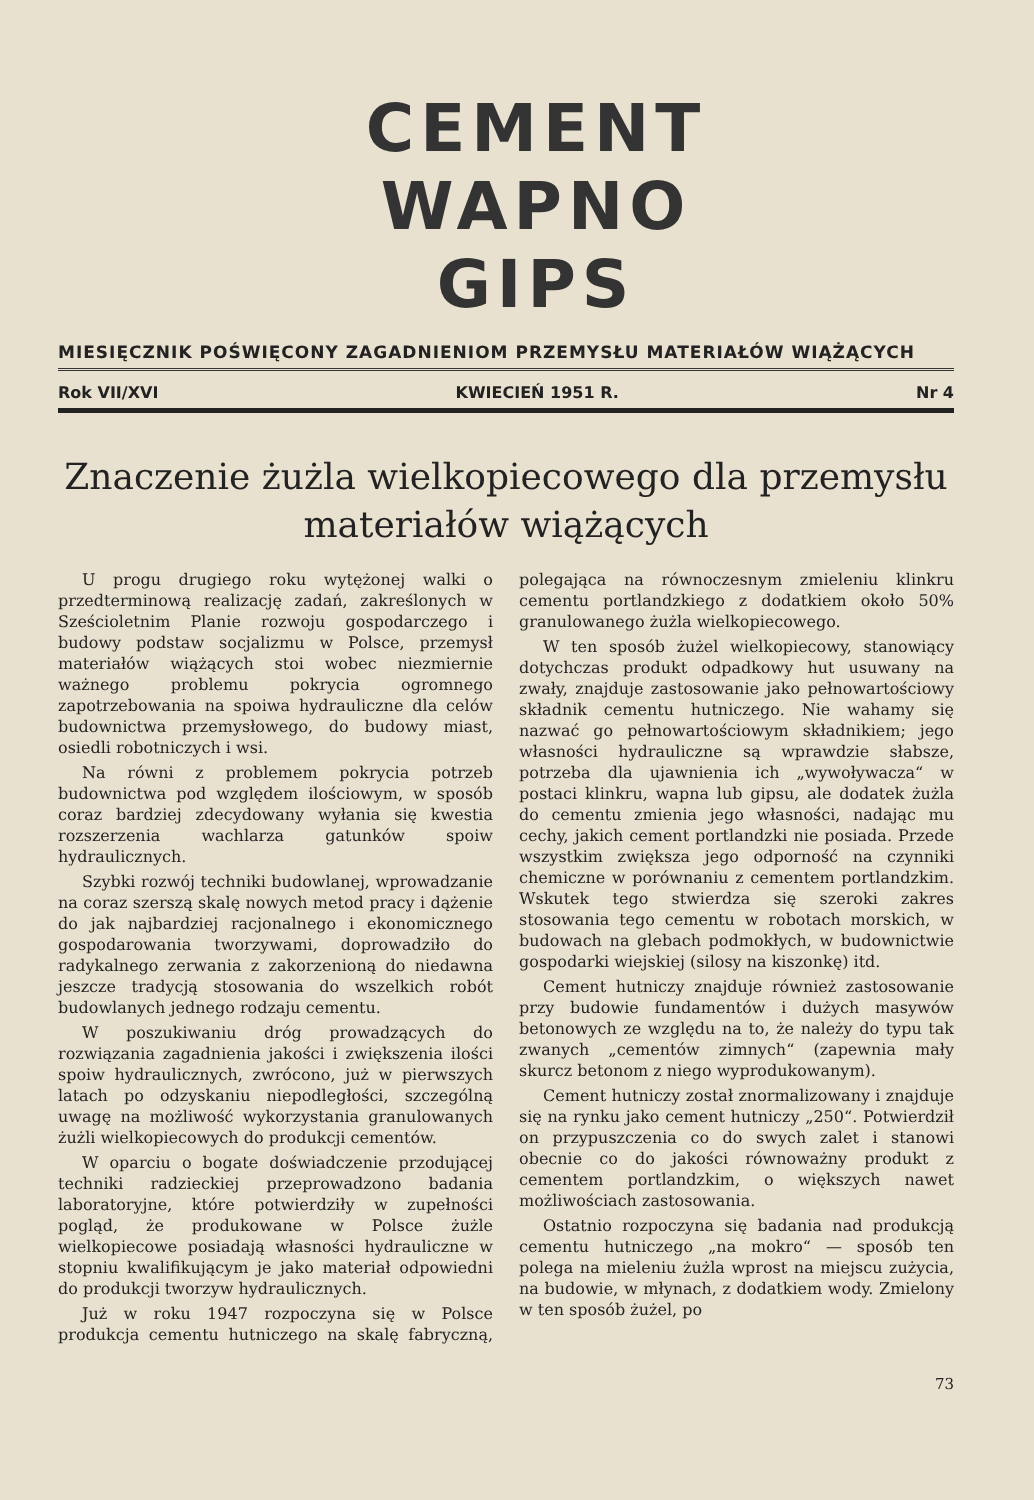CEMENT
WAPNO
GIPS
MIESIĘCZNIK POŚWIĘCONY ZAGADNIENIOM PRZEMYSŁU MATERIAŁÓW WIĄŻĄCYCH
Rok VII/XVI KWIECIEŃ 1951 R. Nr 4
Znaczenie żużla wielkopiecowego dla przemysłu
materiałów wiążących
U progu drugiego roku wytężonej walki o przedterminową realizację zadań, zakreślonych w Sześcioletnim Planie rozwoju gospodarczego i budowy podstaw socjalizmu w Polsce, przemysł materiałów wiążących stoi wobec niezmiernie ważnego problemu pokrycia ogromnego zapotrzebowania na spoiwa hydrauliczne dla celów budownictwa przemysłowego, do budowy miast, osiedli robotniczych i wsi.
Na równi z problemem pokrycia potrzeb budownictwa pod względem ilościowym, w sposób coraz bardziej zdecydowany wyłania się kwestia rozszerzenia wachlarza gatunków spoiw hydraulicznych.
Szybki rozwój techniki budowlanej, wprowadzanie na coraz szerszą skalę nowych metod pracy i dążenie do jak najbardziej racjonalnego i ekonomicznego gospodarowania tworzywami, doprowadziło do radykalnego zerwania z zakorzenioną do niedawna jeszcze tradycją stosowania do wszelkich robót budowlanych jednego rodzaju cementu.
W poszukiwaniu dróg prowadzących do rozwiązania zagadnienia jakości i zwiększenia ilości spoiw hydraulicznych, zwrócono, już w pierwszych latach po odzyskaniu niepodległości, szczególną uwagę na możliwość wykorzystania granulowanych żużli wielkopiecowych do produkcji cementów.
W oparciu o bogate doświadczenie przodującej techniki radzieckiej przeprowadzono badania laboratoryjne, które potwierdziły w zupełności pogląd, że produkowane w Polsce żużle wielkopiecowe posiadają własności hydrauliczne w stopniu kwalifikującym je jako materiał odpowiedni do produkcji tworzyw hydraulicznych.
Już w roku 1947 rozpoczyna się w Polsce produkcja cementu hutniczego na skalę fabryczną, polegająca na równoczesnym zmieleniu klinkru cementu portlandzkiego z dodatkiem około 50% granulowanego żużla wielkopiecowego.
W ten sposób żużel wielkopiecowy, stanowiący dotychczas produkt odpadkowy hut usuwany na zwały, znajduje zastosowanie jako pełnowartościowy składnik cementu hutniczego. Nie wahamy się nazwać go pełnowartościowym składnikiem; jego własności hydrauliczne są wprawdzie słabsze, potrzeba dla ujawnienia ich „wywoływacza“ w postaci klinkru, wapna lub gipsu, ale dodatek żużla do cementu zmienia jego własności, nadając mu cechy, jakich cement portlandzki nie posiada. Przede wszystkim zwiększa jego odporność na czynniki chemiczne w porównaniu z cementem portlandzkim. Wskutek tego stwierdza się szeroki zakres stosowania tego cementu w robotach morskich, w budowach na glebach podmokłych, w budownictwie gospodarki wiejskiej (silosy na kiszonkę) itd.
Cement hutniczy znajduje również zastosowanie przy budowie fundamentów i dużych masywów betonowych ze względu na to, że należy do typu tak zwanych „cementów zimnych“ (zapewnia mały skurcz betonom z niego wyprodukowanym).
Cement hutniczy został znormalizowany i znajduje się na rynku jako cement hutniczy „250“. Potwierdził on przypuszczenia co do swych zalet i stanowi obecnie co do jakości równoważny produkt z cementem portlandzkim, o większych nawet możliwościach zastosowania.
Ostatnio rozpoczyna się badania nad produkcją cementu hutniczego „na mokro“ — sposób ten polega na mieleniu żużla wprost na miejscu zużycia, na budowie, w młynach, z dodatkiem wody. Zmielony w ten sposób żużel, po
73